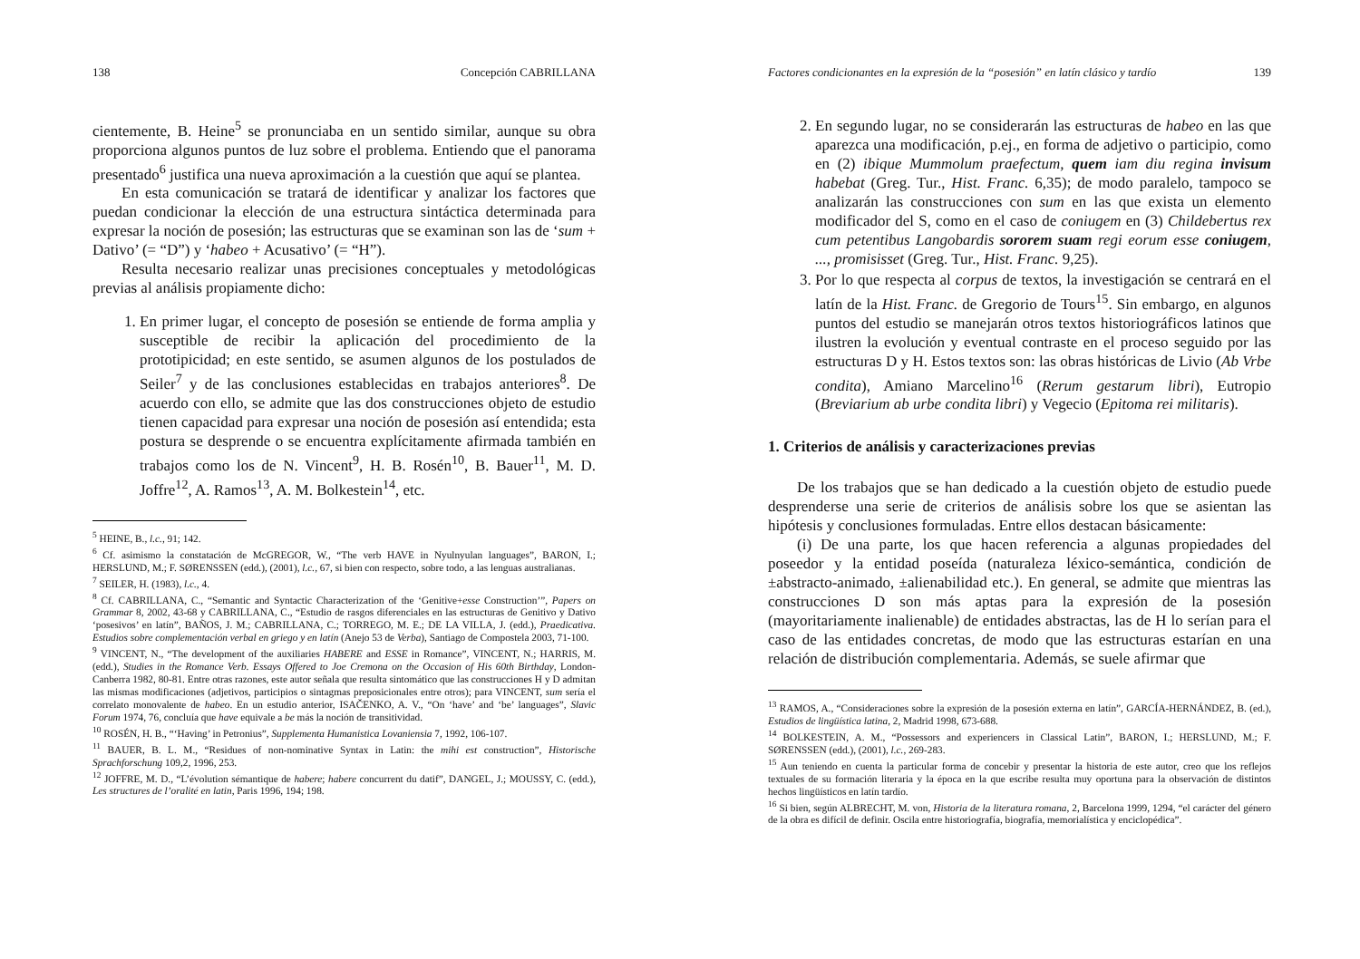138 Concepción CABRILLANA
cientemente, B. Heine<sup>5</sup> se pronunciaba en un sentido similar, aunque su obra proporciona algunos puntos de luz sobre el problema. Entiendo que el panorama presentado<sup>6</sup> justifica una nueva aproximación a la cuestión que aquí se plantea.
En esta comunicación se tratará de identificar y analizar los factores que puedan condicionar la elección de una estructura sintáctica determinada para expresar la noción de posesión; las estructuras que se examinan son las de ‘sum + Dativo’ (= “D”) y ‘habeo + Acusativo’ (= “H”).
Resulta necesario realizar unas precisiones conceptuales y metodológicas previas al análisis propiamente dicho:
1. En primer lugar, el concepto de posesión se entiende de forma amplia y susceptible de recibir la aplicación del procedimiento de la prototipicidad; en este sentido, se asumen algunos de los postulados de Seiler<sup>7</sup> y de las conclusiones establecidas en trabajos anteriores<sup>8</sup>. De acuerdo con ello, se admite que las dos construcciones objeto de estudio tienen capacidad para expresar una noción de posesión así entendida; esta postura se desprende o se encuentra explícitamente afirmada también en trabajos como los de N. Vincent<sup>9</sup>, H. B. Rosén<sup>10</sup>, B. Bauer<sup>11</sup>, M. D. Joffre<sup>12</sup>, A. Ramos<sup>13</sup>, A. M. Bolkestein<sup>14</sup>, etc.
<sup>5</sup> HEINE, B., l.c., 91; 142.
<sup>6</sup> Cf. asimismo la constatación de McGREGOR, W., “The verb HAVE in Nyulnyulan languages”, BARON, I.; HERSLUND, M.; F. SØRENSSEN (edd.), (2001), l.c., 67, si bien con respecto, sobre todo, a las lenguas australianas.
<sup>7</sup> SEILER, H. (1983), l.c., 4.
<sup>8</sup> Cf. CABRILLANA, C., “Semantic and Syntactic Characterization of the ‘Genitive+esse Construction’”, Papers on Grammar 8, 2002, 43-68 y CABRILLANA, C., “Estudio de rasgos diferenciales en las estructuras de Genitivo y Dativo ‘posesivos’ en latín”, BAÑOS, J. M.; CABRILLANA, C.; TORREGO, M. E.; DE LA VILLA, J. (edd.), Praedicativa. Estudios sobre complementación verbal en griego y en latín (Anejo 53 de Verba), Santiago de Compostela 2003, 71-100.
<sup>9</sup> VINCENT, N., “The development of the auxiliaries HABERE and ESSE in Romance”, VINCENT, N.; HARRIS, M. (edd.), Studies in the Romance Verb. Essays Offered to Joe Cremona on the Occasion of His 60th Birthday, London-Canberra 1982, 80-81. Entre otras razones, este autor señala que resulta sintomático que las construcciones H y D admitan las mismas modificaciones (adjetivos, participios o sintagmas preposicionales entre otros); para VINCENT, sum sería el correlato monovalente de habeo. En un estudio anterior, ISAČENKO, A. V., “On ‘have’ and ‘be’ languages”, Slavic Forum 1974, 76, concluía que have equivale a be más la noción de transitividad.
<sup>10</sup> ROSÉN, H. B., “‘Having’ in Petronius”, Supplementa Humanistica Lovaniensia 7, 1992, 106-107.
<sup>11</sup> BAUER, B. L. M., “Residues of non-nominative Syntax in Latin: the mihi est construction”, Historische Sprachforschung 109,2, 1996, 253.
<sup>12</sup> JOFFRE, M. D., “L’évolution sémantique de habere; habere concurrent du datif”, DANGEL, J.; MOUSSY, C. (edd.), Les structures de l’oralité en latin, Paris 1996, 194; 198.
Factores condicionantes en la expresión de la “posesión” en latín clásico y tardío 139
2. En segundo lugar, no se considerarán las estructuras de habeo en las que aparezca una modificación, p.ej., en forma de adjetivo o participio, como en (2) ibique Mummolum praefectum, quem iam diu regina invisum habebat (Greg. Tur., Hist. Franc. 6,35); de modo paralelo, tampoco se analizarán las construcciones con sum en las que exista un elemento modificador del S, como en el caso de coniugem en (3) Childebertus rex cum petentibus Langobardis sororem suam regi eorum esse coniugem, ..., promisisset (Greg. Tur., Hist. Franc. 9,25).
3. Por lo que respecta al corpus de textos, la investigación se centrará en el latín de la Hist. Franc. de Gregorio de Tours<sup>15</sup>. Sin embargo, en algunos puntos del estudio se manejarán otros textos historiográficos latinos que ilustren la evolución y eventual contraste en el proceso seguido por las estructuras D y H. Estos textos son: las obras históricas de Livio (Ab Vrbe condita), Amiano Marcelino<sup>16</sup> (Rerum gestarum libri), Eutropio (Breviarium ab urbe condita libri) y Vegecio (Epitoma rei militaris).
1. Criterios de análisis y caracterizaciones previas
De los trabajos que se han dedicado a la cuestión objeto de estudio puede desprenderse una serie de criterios de análisis sobre los que se asientan las hipótesis y conclusiones formuladas. Entre ellos destacan básicamente:
(i) De una parte, los que hacen referencia a algunas propiedades del poseedor y la entidad poseída (naturaleza léxico-semántica, condición de ±abstracto-animado, ±alienabilidad etc.). En general, se admite que mientras las construcciones D son más aptas para la expresión de la posesión (mayoritariamente inalienable) de entidades abstractas, las de H lo serían para el caso de las entidades concretas, de modo que las estructuras estarían en una relación de distribución complementaria. Además, se suele afirmar que
<sup>13</sup> RAMOS, A., “Consideraciones sobre la expresión de la posesión externa en latín”, GARCÍA-HERNÁNDEZ, B. (ed.), Estudios de lingüística latina, 2, Madrid 1998, 673-688.
<sup>14</sup> BOLKESTEIN, A. M., “Possessors and experiencers in Classical Latin”, BARON, I.; HERSLUND, M.; F. SØRENSSEN (edd.), (2001), l.c., 269-283.
<sup>15</sup> Aun teniendo en cuenta la particular forma de concebir y presentar la historia de este autor, creo que los reflejos textuales de su formación literaria y la época en la que escribe resulta muy oportuna para la observación de distintos hechos lingüísticos en latín tardío.
<sup>16</sup> Si bien, según ALBRECHT, M. von, Historia de la literatura romana, 2, Barcelona 1999, 1294, “el carácter del género de la obra es difícil de definir. Oscila entre historiografía, biografía, memorialística y enciclopédica”.